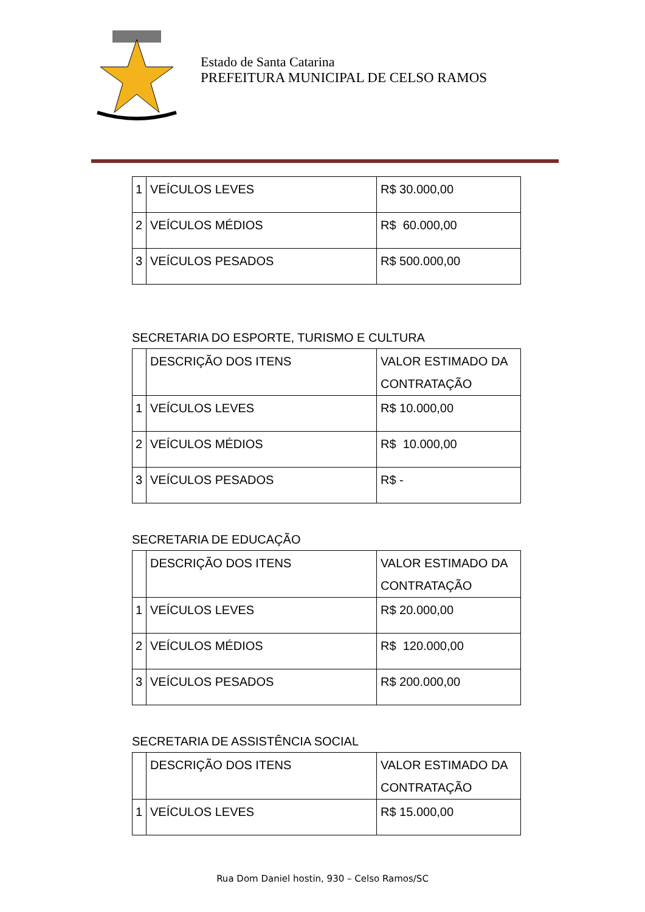Estado de Santa Catarina
PREFEITURA MUNICIPAL DE CELSO RAMOS
| 1 | VEÍCULOS LEVES | R$ 30.000,00 |
| 2 | VEÍCULOS MÉDIOS | R$ 60.000,00 |
| 3 | VEÍCULOS PESADOS | R$ 500.000,00 |
SECRETARIA DO ESPORTE, TURISMO E CULTURA
| | DESCRIÇÃO DOS ITENS | VALOR ESTIMADO DA CONTRATAÇÃO |
| 1 | VEÍCULOS LEVES | R$ 10.000,00 |
| 2 | VEÍCULOS MÉDIOS | R$ 10.000,00 |
| 3 | VEÍCULOS PESADOS | R$ - |
SECRETARIA DE EDUCAÇÃO
| | DESCRIÇÃO DOS ITENS | VALOR ESTIMADO DA CONTRATAÇÃO |
| 1 | VEÍCULOS LEVES | R$ 20.000,00 |
| 2 | VEÍCULOS MÉDIOS | R$ 120.000,00 |
| 3 | VEÍCULOS PESADOS | R$ 200.000,00 |
SECRETARIA DE ASSISTÊNCIA SOCIAL
| | DESCRIÇÃO DOS ITENS | VALOR ESTIMADO DA CONTRATAÇÃO |
| 1 | VEÍCULOS LEVES | R$ 15.000,00 |
Rua Dom Daniel hostin, 930 – Celso Ramos/SC